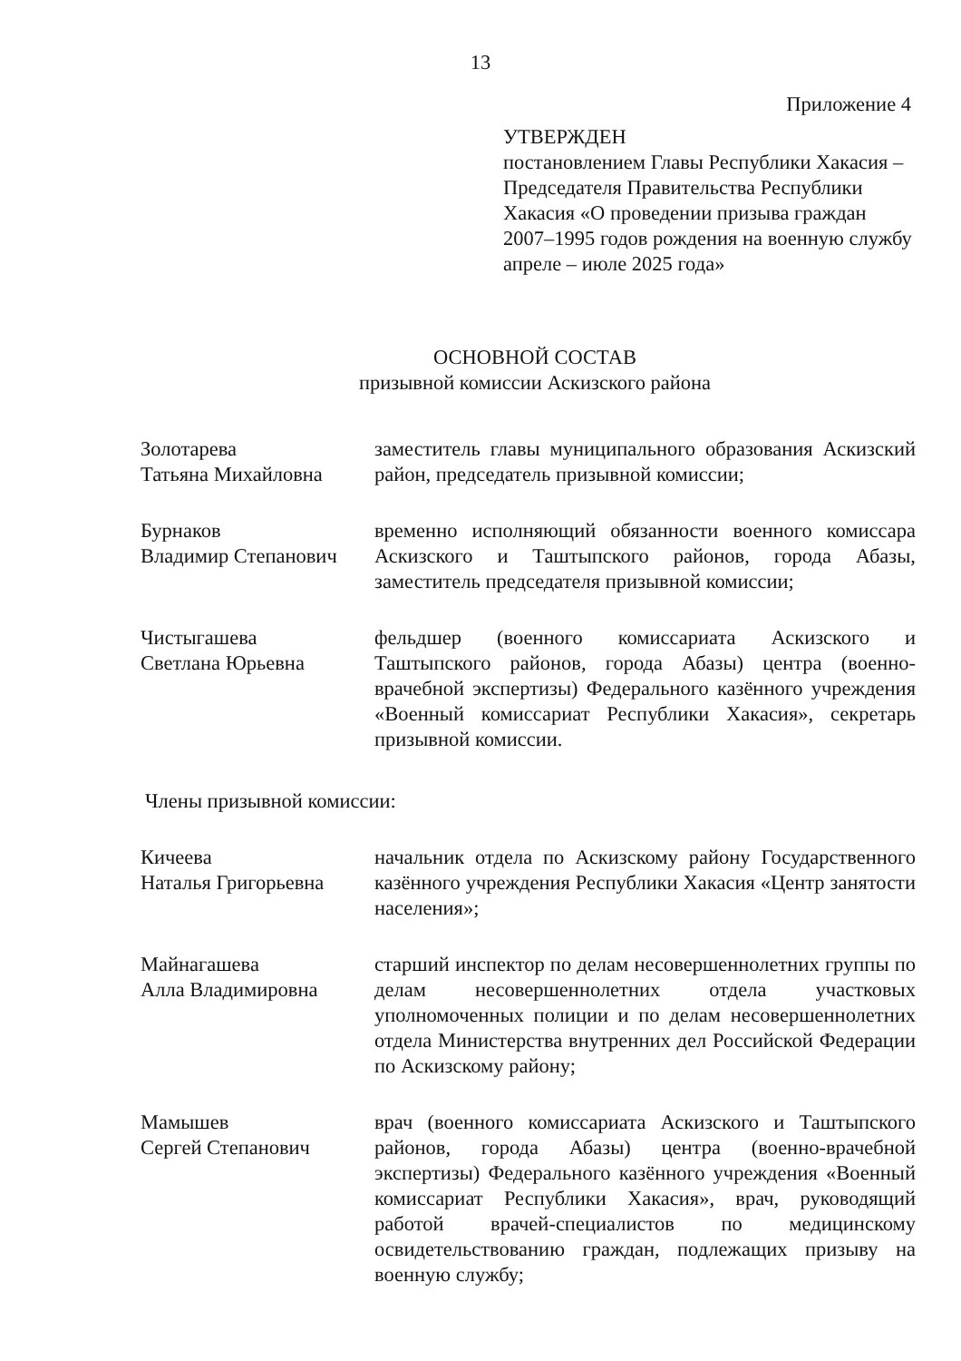13
Приложение 4
УТВЕРЖДЕН
постановлением Главы Республики Хакасия – Председателя Правительства Республики Хакасия «О проведении призыва граждан 2007–1995 годов рождения на военную службу апреле – июле 2025 года»
ОСНОВНОЙ СОСТАВ
призывной комиссии Аскизского района
Золотарева
Татьяна Михайловна
заместитель главы муниципального образования Аскизский район, председатель призывной комиссии;
Бурнаков
Владимир Степанович
временно исполняющий обязанности военного комиссара Аскизского и Таштыпского районов, города Абазы, заместитель председателя призывной комиссии;
Чистыгашева
Светлана Юрьевна
фельдшер (военного комиссариата Аскизского и Таштыпского районов, города Абазы) центра (военно-врачебной экспертизы) Федерального казённого учреждения «Военный комиссариат Республики Хакасия», секретарь призывной комиссии.
Члены призывной комиссии:
Кичеева
Наталья Григорьевна
начальник отдела по Аскизскому району Государственного казённого учреждения Республики Хакасия «Центр занятости населения»;
Майнагашева
Алла Владимировна
старший инспектор по делам несовершеннолетних группы по делам несовершеннолетних отдела участковых уполномоченных полиции и по делам несовершеннолетних отдела Министерства внутренних дел Российской Федерации по Аскизскому району;
Мамышев
Сергей Степанович
врач (военного комиссариата Аскизского и Таштыпского районов, города Абазы) центра (военно-врачебной экспертизы) Федерального казённого учреждения «Военный комиссариат Республики Хакасия», врач, руководящий работой врачей-специалистов по медицинскому освидетельствованию граждан, подлежащих призыву на военную службу;